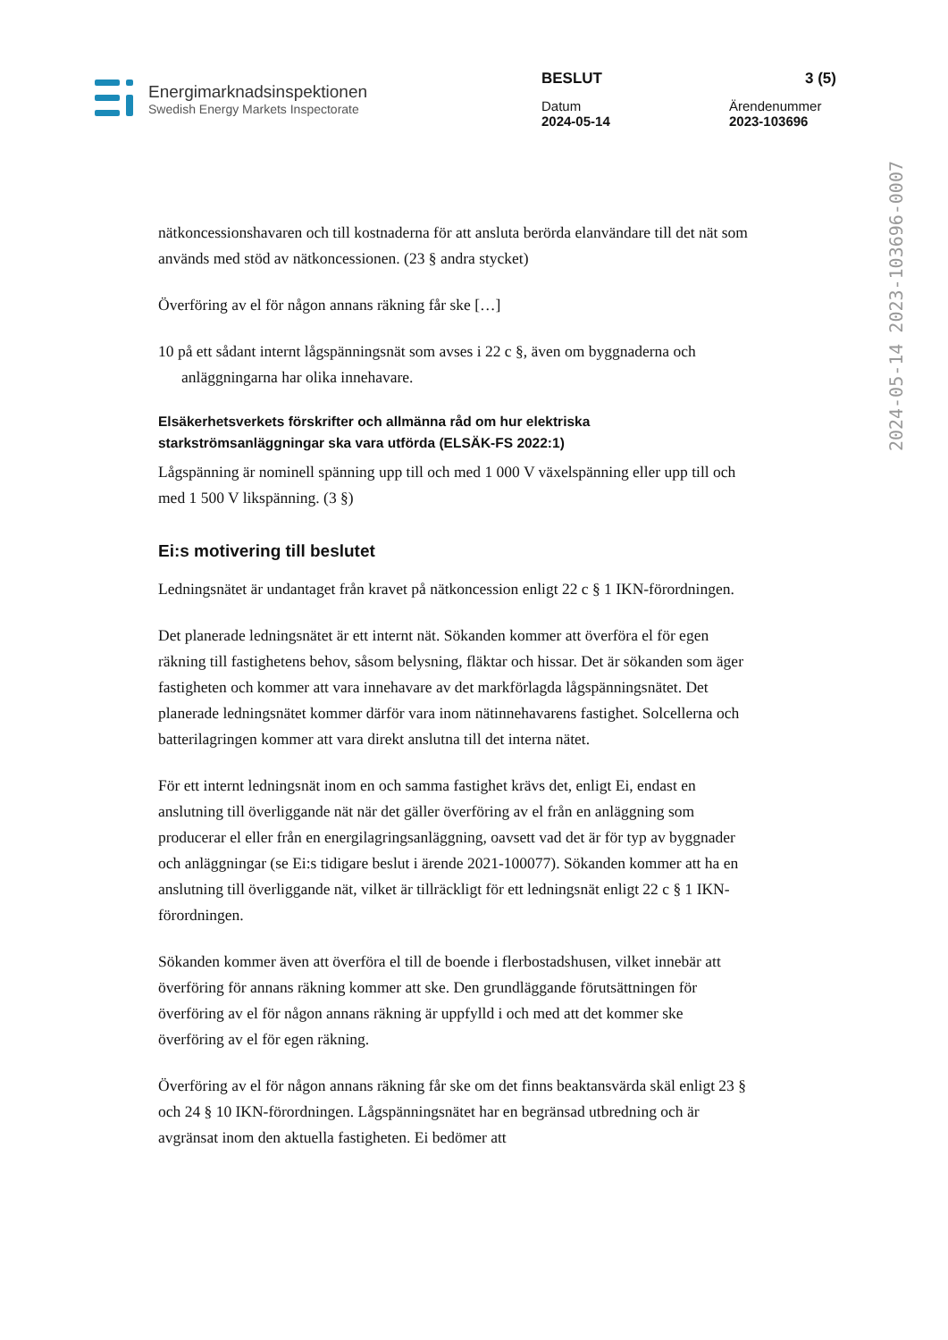Energimarknadsinspektionen
Swedish Energy Markets Inspectorate
BESLUT 3 (5)
Datum
2024-05-14
Ärendenummer
2023-103696
2024-05-14 2023-103696-0007
nätkoncessionshavaren och till kostnaderna för att ansluta berörda elanvändare till det nät som används med stöd av nätkoncessionen. (23 § andra stycket)
Överföring av el för någon annans räkning får ske […]
10 på ett sådant internt lågspänningsnät som avses i 22 c §, även om byggnaderna och anläggningarna har olika innehavare.
Elsäkerhetsverkets förskrifter och allmänna råd om hur elektriska starkströmsanläggningar ska vara utförda (ELSÄK-FS 2022:1)
Lågspänning är nominell spänning upp till och med 1 000 V växelspänning eller upp till och med 1 500 V likspänning. (3 §)
Ei:s motivering till beslutet
Ledningsnätet är undantaget från kravet på nätkoncession enligt 22 c § 1 IKN-förordningen.
Det planerade ledningsnätet är ett internt nät. Sökanden kommer att överföra el för egen räkning till fastighetens behov, såsom belysning, fläktar och hissar. Det är sökanden som äger fastigheten och kommer att vara innehavare av det markförlagda lågspänningsnätet. Det planerade ledningsnätet kommer därför vara inom nätinnehavarens fastighet. Solcellerna och batterilagringen kommer att vara direkt anslutna till det interna nätet.
För ett internt ledningsnät inom en och samma fastighet krävs det, enligt Ei, endast en anslutning till överliggande nät när det gäller överföring av el från en anläggning som producerar el eller från en energilagringsanläggning, oavsett vad det är för typ av byggnader och anläggningar (se Ei:s tidigare beslut i ärende 2021-100077). Sökanden kommer att ha en anslutning till överliggande nät, vilket är tillräckligt för ett ledningsnät enligt 22 c § 1 IKN-förordningen.
Sökanden kommer även att överföra el till de boende i flerbostadshusen, vilket innebär att överföring för annans räkning kommer att ske. Den grundläggande förutsättningen för överföring av el för någon annans räkning är uppfylld i och med att det kommer ske överföring av el för egen räkning.
Överföring av el för någon annans räkning får ske om det finns beaktansvärda skäl enligt 23 § och 24 § 10 IKN-förordningen. Lågspänningsnätet har en begränsad utbredning och är avgränsat inom den aktuella fastigheten. Ei bedömer att